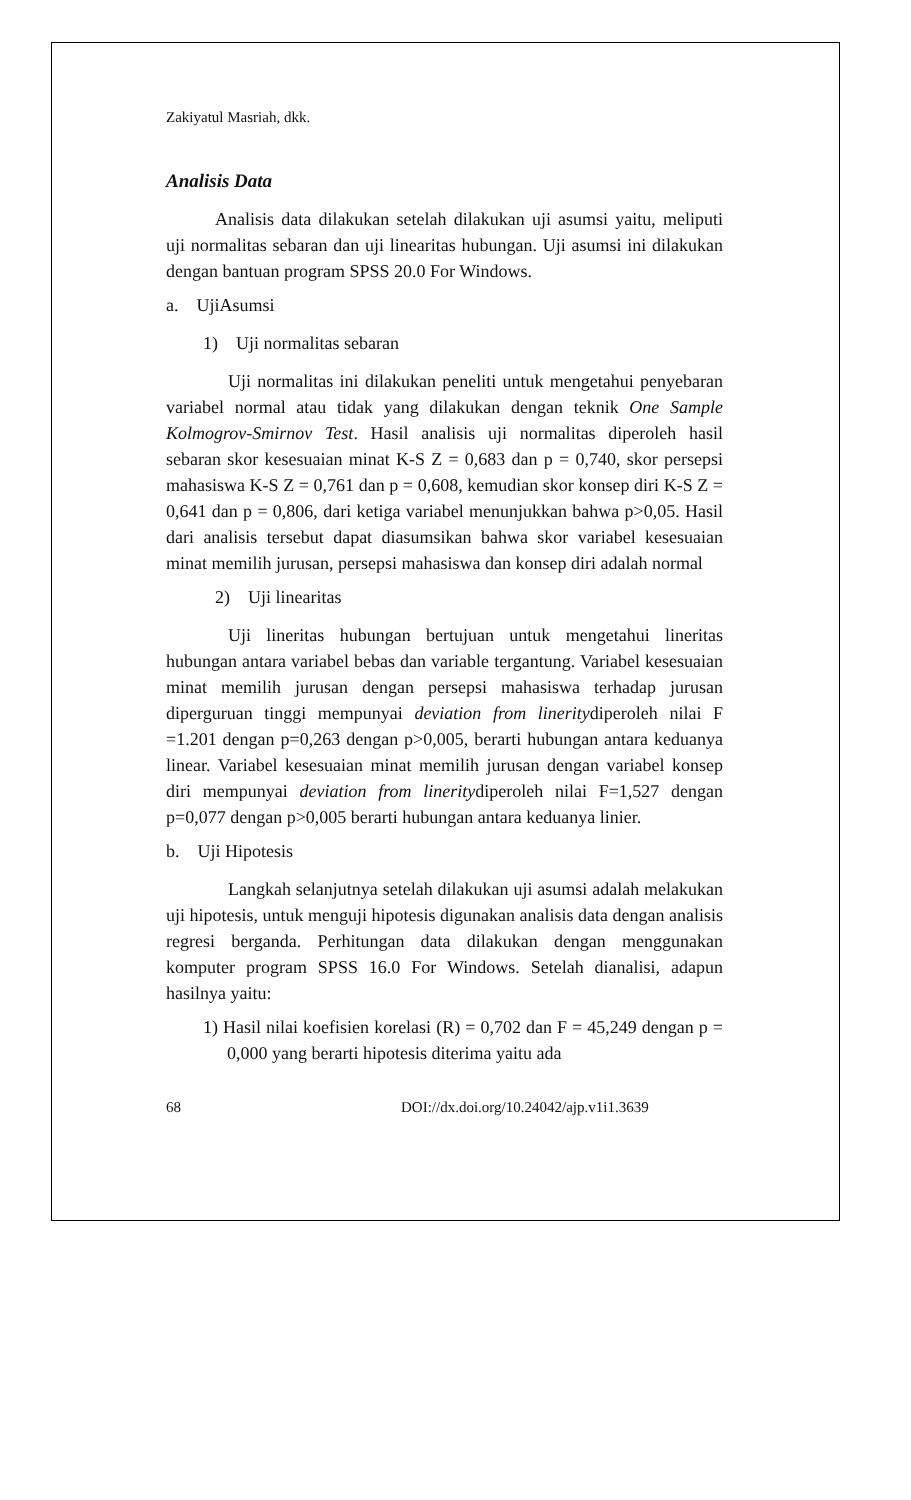Zakiyatul Masriah, dkk.
Analisis Data
Analisis data dilakukan setelah dilakukan uji asumsi yaitu, meliputi uji normalitas sebaran dan uji linearitas hubungan. Uji asumsi ini dilakukan dengan bantuan program SPSS 20.0 For Windows.
a. UjiAsumsi
1) Uji normalitas sebaran
Uji normalitas ini dilakukan peneliti untuk mengetahui penyebaran variabel normal atau tidak yang dilakukan dengan teknik One Sample Kolmogrov-Smirnov Test. Hasil analisis uji normalitas diperoleh hasil sebaran skor kesesuaian minat K-S Z = 0,683 dan p = 0,740, skor persepsi mahasiswa K-S Z = 0,761 dan p = 0,608, kemudian skor konsep diri K-S Z = 0,641 dan p = 0,806, dari ketiga variabel menunjukkan bahwa p>0,05. Hasil dari analisis tersebut dapat diasumsikan bahwa skor variabel kesesuaian minat memilih jurusan, persepsi mahasiswa dan konsep diri adalah normal
2) Uji linearitas
Uji lineritas hubungan bertujuan untuk mengetahui lineritas hubungan antara variabel bebas dan variable tergantung. Variabel kesesuaian minat memilih jurusan dengan persepsi mahasiswa terhadap jurusan diperguruan tinggi mempunyai deviation from lineritydiperoleh nilai F =1.201 dengan p=0,263 dengan p>0,005, berarti hubungan antara keduanya linear. Variabel kesesuaian minat memilih jurusan dengan variabel konsep diri mempunyai deviation from lineritydiperoleh nilai F=1,527 dengan p=0,077 dengan p>0,005 berarti hubungan antara keduanya linier.
b. Uji Hipotesis
Langkah selanjutnya setelah dilakukan uji asumsi adalah melakukan uji hipotesis, untuk menguji hipotesis digunakan analisis data dengan analisis regresi berganda. Perhitungan data dilakukan dengan menggunakan komputer program SPSS 16.0 For Windows. Setelah dianalisi, adapun hasilnya yaitu:
1) Hasil nilai koefisien korelasi (R) = 0,702 dan F = 45,249 dengan p = 0,000 yang berarti hipotesis diterima yaitu ada
68 DOI://dx.doi.org/10.24042/ajp.v1i1.3639